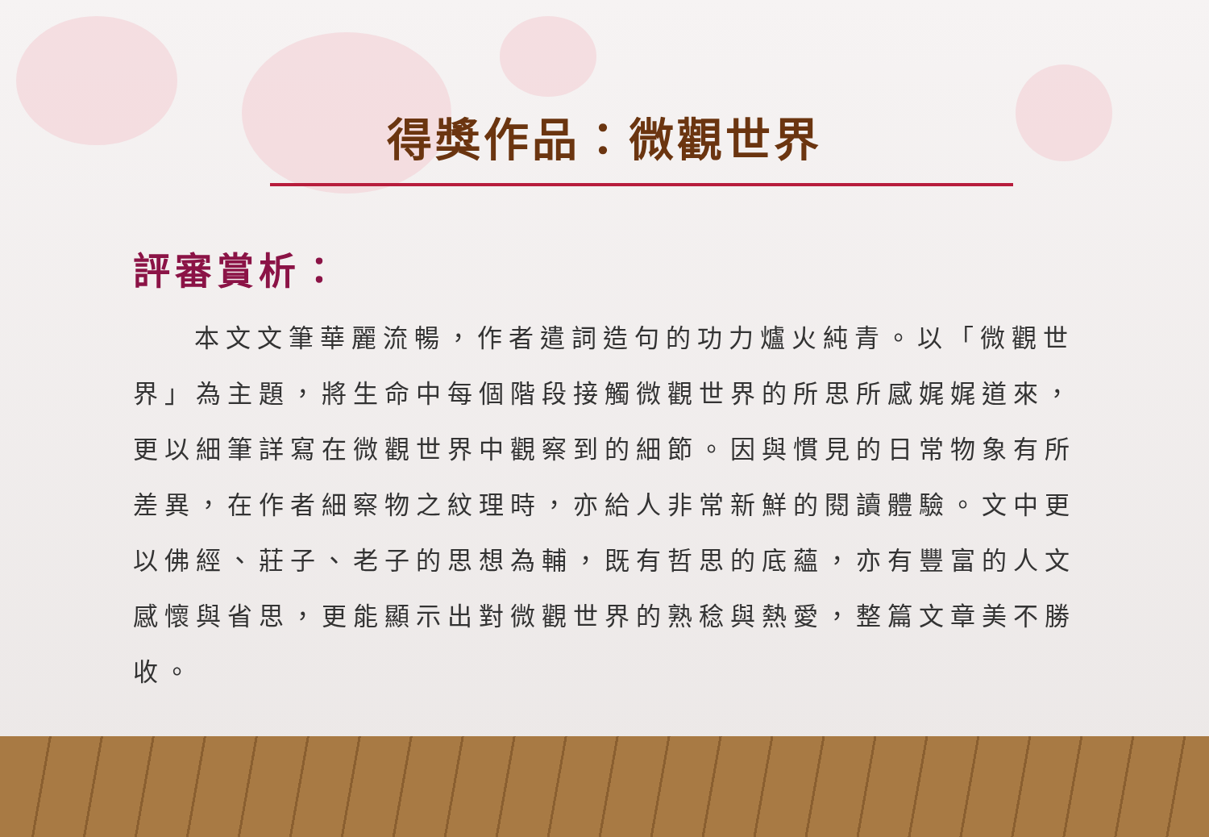得獎作品：微觀世界
評審賞析：
本文文筆華麗流暢，作者遣詞造句的功力爐火純青。以「微觀世界」為主題，將生命中每個階段接觸微觀世界的所思所感娓娓道來，更以細筆詳寫在微觀世界中觀察到的細節。因與慣見的日常物象有所差異，在作者細察物之紋理時，亦給人非常新鮮的閱讀體驗。文中更以佛經、莊子、老子的思想為輔，既有哲思的底蘊，亦有豐富的人文感懷與省思，更能顯示出對微觀世界的熟稔與熱愛，整篇文章美不勝收。